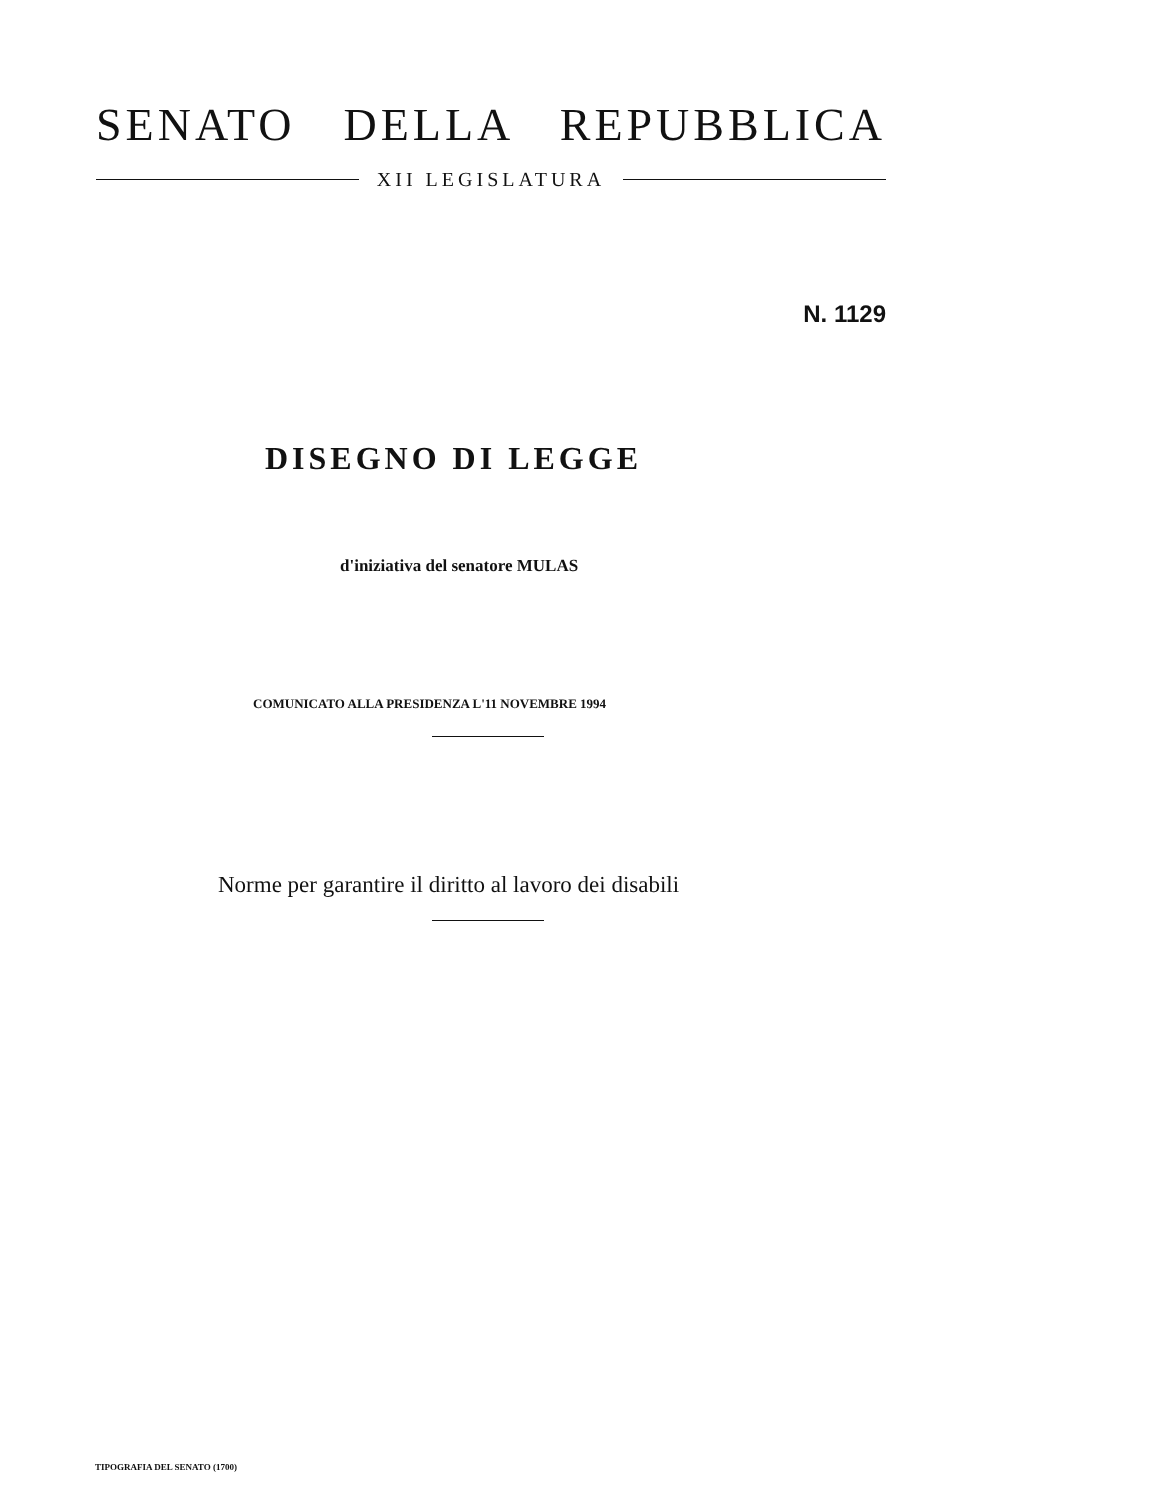SENATO DELLA REPUBBLICA
XII LEGISLATURA
N. 1129
DISEGNO DI LEGGE
d'iniziativa del senatore MULAS
COMUNICATO ALLA PRESIDENZA L'11 NOVEMBRE 1994
Norme per garantire il diritto al lavoro dei disabili
TIPOGRAFIA DEL SENATO (1700)